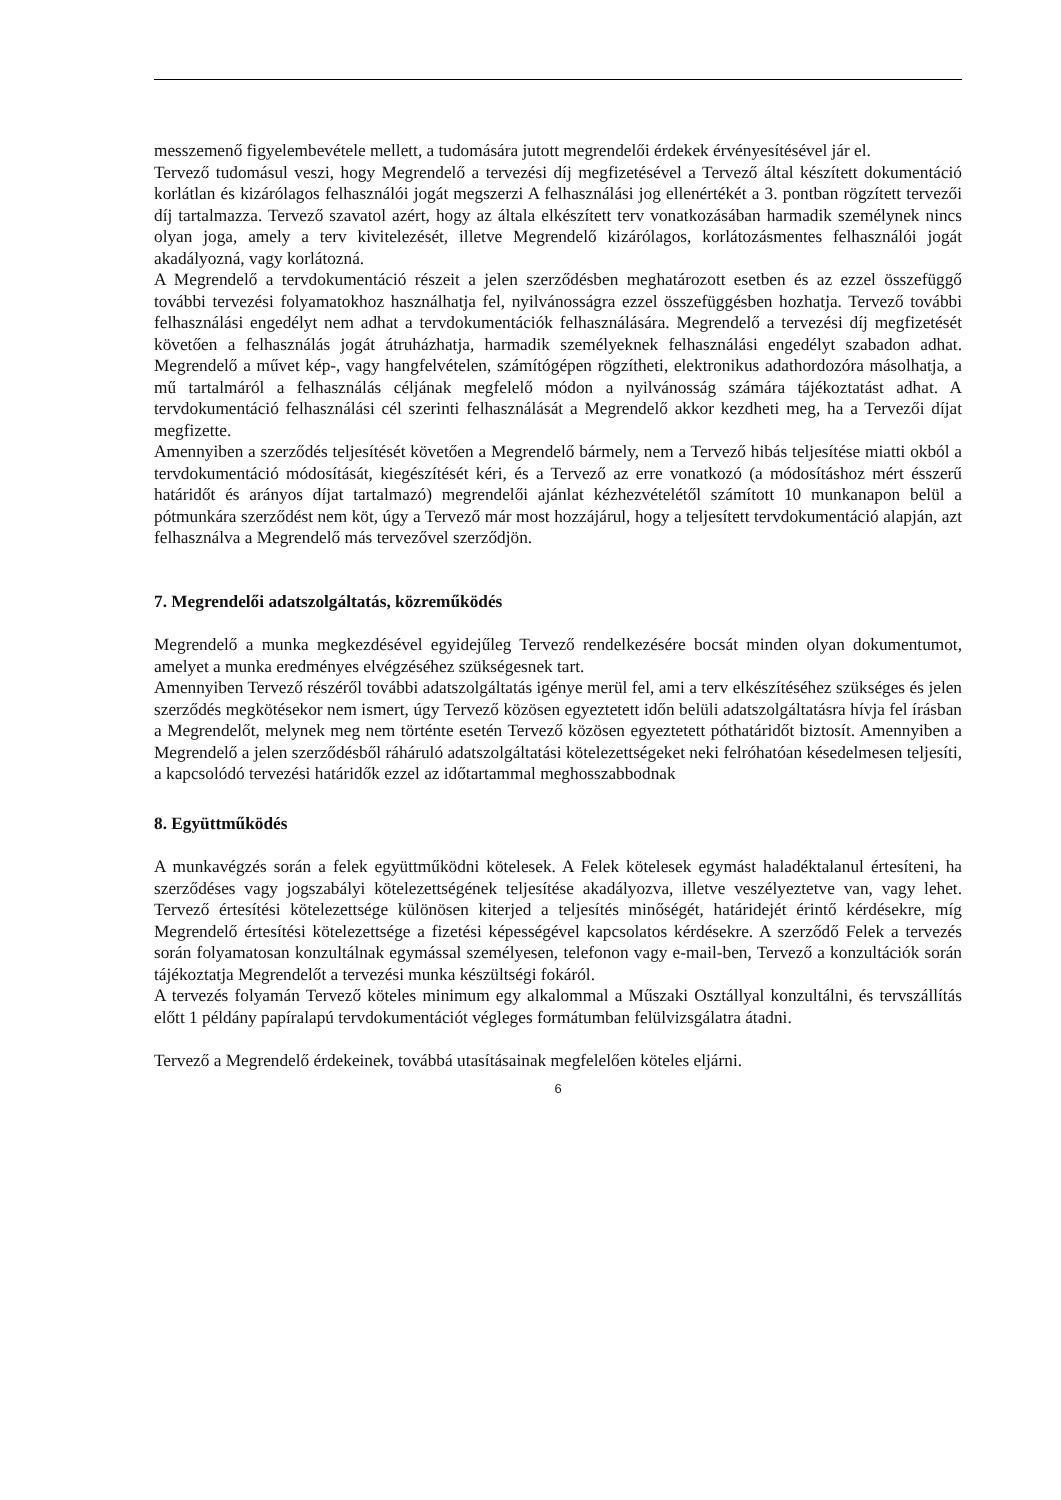messzemenő figyelembevétele mellett, a tudomására jutott megrendelői érdekek érvényesítésével jár el.
Tervező tudomásul veszi, hogy Megrendelő a tervezési díj megfizetésével a Tervező által készített dokumentáció korlátlan és kizárólagos felhasználói jogát megszerzi A felhasználási jog ellenértékét a 3. pontban rögzített tervezői díj tartalmazza. Tervező szavatol azért, hogy az általa elkészített terv vonatkozásában harmadik személynek nincs olyan joga, amely a terv kivitelezését, illetve Megrendelő kizárólagos, korlátozásmentes felhasználói jogát akadályozná, vagy korlátozná.
A Megrendelő a tervdokumentáció részeit a jelen szerződésben meghatározott esetben és az ezzel összefüggő további tervezési folyamatokhoz használhatja fel, nyilvánosságra ezzel összefüggésben hozhatja. Tervező további felhasználási engedélyt nem adhat a tervdokumentációk felhasználására. Megrendelő a tervezési díj megfizetését követően a felhasználás jogát átruházhatja, harmadik személyeknek felhasználási engedélyt szabadon adhat. Megrendelő a művet kép-, vagy hangfelvételen, számítógépen rögzítheti, elektronikus adathordozóra másolhatja, a mű tartalmáról a felhasználás céljának megfelelő módon a nyilvánosság számára tájékoztatást adhat. A tervdokumentáció felhasználási cél szerinti felhasználását a Megrendelő akkor kezdheti meg, ha a Tervezői díjat megfizette.
Amennyiben a szerződés teljesítését követően a Megrendelő bármely, nem a Tervező hibás teljesítése miatti okból a tervdokumentáció módosítását, kiegészítését kéri, és a Tervező az erre vonatkozó (a módosításhoz mért ésszerű határidőt és arányos díjat tartalmazó) megrendelői ajánlat kézhezvételétől számított 10 munkanapon belül a pótmunkára szerződést nem köt, úgy a Tervező már most hozzájárul, hogy a teljesített tervdokumentáció alapján, azt felhasználva a Megrendelő más tervezővel szerződjön.
7. Megrendelői adatszolgáltatás, közreműködés
Megrendelő a munka megkezdésével egyidejűleg Tervező rendelkezésére bocsát minden olyan dokumentumot, amelyet a munka eredményes elvégzéséhez szükségesnek tart.
Amennyiben Tervező részéről további adatszolgáltatás igénye merül fel, ami a terv elkészítéséhez szükséges és jelen szerződés megkötésekor nem ismert, úgy Tervező közösen egyeztetett időn belüli adatszolgáltatásra hívja fel írásban a Megrendelőt, melynek meg nem történte esetén Tervező közösen egyeztetett póthatáridőt biztosít. Amennyiben a Megrendelő a jelen szerződésből ráháruló adatszolgáltatási kötelezettségeket neki felróhatóan késedelmesen teljesíti, a kapcsolódó tervezési határidők ezzel az időtartammal meghosszabbodnak
8. Együttműködés
A munkavégzés során a felek együttműködni kötelesek. A Felek kötelesek egymást haladéktalanul értesíteni, ha szerződéses vagy jogszabályi kötelezettségének teljesítése akadályozva, illetve veszélyeztetve van, vagy lehet. Tervező értesítési kötelezettsége különösen kiterjed a teljesítés minőségét, határidejét érintő kérdésekre, míg Megrendelő értesítési kötelezettsége a fizetési képességével kapcsolatos kérdésekre. A szerződő Felek a tervezés során folyamatosan konzultálnak egymással személyesen, telefonon vagy e-mail-ben, Tervező a konzultációk során tájékoztatja Megrendelőt a tervezési munka készültségi fokáról.
A tervezés folyamán Tervező köteles minimum egy alkalommal a Műszaki Osztállyal konzultálni, és tervszállítás előtt 1 példány papíralapú tervdokumentációt végleges formátumban felülvizsgálatra átadni.
Tervező a Megrendelő érdekeinek, továbbá utasításainak megfelelően köteles eljárni.
6